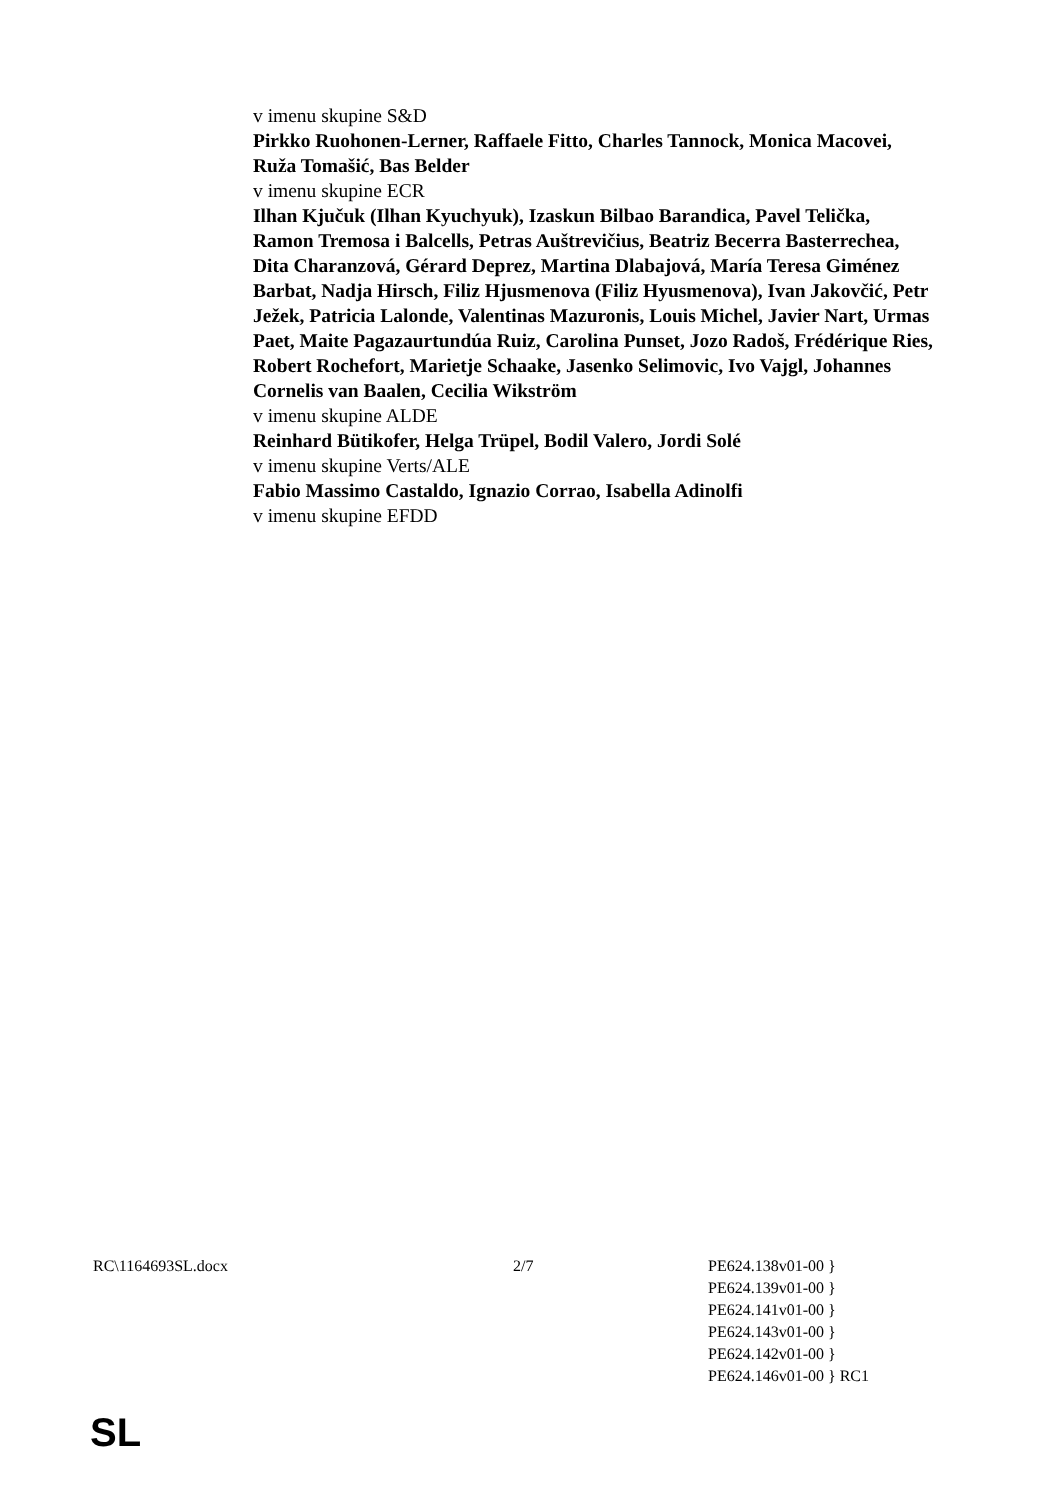v imenu skupine S&D
Pirkko Ruohonen-Lerner, Raffaele Fitto, Charles Tannock, Monica Macovei, Ruža Tomašić, Bas Belder
v imenu skupine ECR
Ilhan Kjučuk (Ilhan Kyuchyuk), Izaskun Bilbao Barandica, Pavel Telička, Ramon Tremosa i Balcells, Petras Auštrevičius, Beatriz Becerra Basterrechea, Dita Charanzová, Gérard Deprez, Martina Dlabajová, María Teresa Giménez Barbat, Nadja Hirsch, Filiz Hjusmenova (Filiz Hyusmenova), Ivan Jakovčić, Petr Ježek, Patricia Lalonde, Valentinas Mazuronis, Louis Michel, Javier Nart, Urmas Paet, Maite Pagazaurtundúa Ruiz, Carolina Punset, Jozo Radoš, Frédérique Ries, Robert Rochefort, Marietje Schaake, Jasenko Selimovic, Ivo Vajgl, Johannes Cornelis van Baalen, Cecilia Wikström
v imenu skupine ALDE
Reinhard Bütikofer, Helga Trüpel, Bodil Valero, Jordi Solé
v imenu skupine Verts/ALE
Fabio Massimo Castaldo, Ignazio Corrao, Isabella Adinolfi
v imenu skupine EFDD
RC\1164693SL.docx 2/7 PE624.138v01-00 }
PE624.139v01-00 }
PE624.141v01-00 }
PE624.143v01-00 }
PE624.142v01-00 }
PE624.146v01-00 } RC1
SL